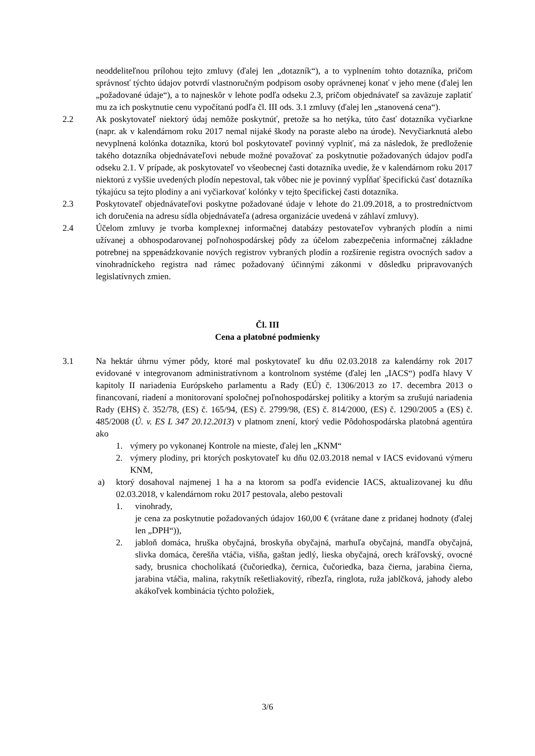neoddeliteľnou prílohou tejto zmluvy (ďalej len „dotazník“), a to vyplnením tohto dotazníka, pričom správnosť týchto údajov potvrdí vlastnoručným podpisom osoby oprávnenej konať v jeho mene (ďalej len „požadované údaje“), a to najneskôr v lehote podľa odseku 2.3, pričom objednávateľ sa zaväzuje zaplatiť mu za ich poskytnutie cenu vypočítanú podľa čl. III ods. 3.1 zmluvy (ďalej len „stanovená cena“).
2.2 Ak poskytovateľ niektorý údaj nemôže poskytnúť, pretože sa ho netýka, túto časť dotazníka vyčiarkne (napr. ak v kalendárnom roku 2017 nemal nijaké škody na poraste alebo na úrode). Nevyčiarknutá alebo nevyplnená kolónka dotazníka, ktorú bol poskytovateľ povinný vyplniť, má za následok, že predloženie takého dotazníka objednávateľovi nebude možné považovať za poskytnutie požadovaných údajov podľa odseku 2.1. V prípade, ak poskytovateľ vo všeobecnej časti dotazníka uvedie, že v kalendárnom roku 2017 niektorú z vyššie uvedených plodín nepestoval, tak vôbec nie je povinný vypĺňať špecifickú časť dotazníka týkajúcu sa tejto plodiny a ani vyčiarkovať kolónky v tejto špecifickej časti dotazníka.
2.3 Poskytovateľ objednávateľovi poskytne požadované údaje v lehote do 21.09.2018, a to prostredníctvom ich doručenia na adresu sídla objednávateľa (adresa organizácie uvedená v záhlaví zmluvy).
2.4 Účelom zmluvy je tvorba komplexnej informačnej databázy pestovateľov vybraných plodín a nimi užívanej a obhospodarovanej poľnohospodárskej pôdy za účelom zabezpečenia informačnej základne potrebnej na spревádzkovanie nových registrov vybraných plodín a rozšírenie registra ovocných sadov a vinohradníckeho registra nad rámec požadovaný účinnými zákonmi v dôsledku pripravovaných legislatívnych zmien.
Čl. III
Cena a platobné podmienky
3.1 Na hektár úhrnu výmer pôdy, ktoré mal poskytovateľ ku dňu 02.03.2018 za kalendárny rok 2017 evidované v integrovanom administratívnom a kontrolnom systéme (ďalej len „IACS“) podľa hlavy V kapitoly II nariadenia Európskeho parlamentu a Rady (EÚ) č. 1306/2013 zo 17. decembra 2013 o financovaní, riadení a monitorovaní spoločnej poľnohospodárskej politiky a ktorým sa zrušujú nariadenia Rady (EHS) č. 352/78, (ES) č. 165/94, (ES) č. 2799/98, (ES) č. 814/2000, (ES) č. 1290/2005 a (ES) č. 485/2008 (Ú. v. ES L 347 20.12.2013) v platnom znení, ktorý vedie Pôdohospodárska platobná agentúra ako
1. výmery po vykonanej Kontrole na mieste, ďalej len „KNM“
2. výmery plodiny, pri ktorých poskytovateľ ku dňu 02.03.2018 nemal v IACS evidovanú výmeru KNM,
a) ktorý dosahoval najmenej 1 ha a na ktorom sa podľa evidencie IACS, aktualizovanej ku dňu 02.03.2018, v kalendárnom roku 2017 pestovala, alebo pestovali
1. vinohrady,
je cena za poskytnutie požadovaných údajov 160,00 € (vrátane dane z pridanej hodnoty (ďalej len „DPH“)),
2. jabloň domáca, hruška obyčajná, broskyňa obyčajná, marhuľa obyčajná, mandľa obyčajná, slivka domáca, čerešňa vtáčia, višňa, gaštan jedlý, lieska obyčajná, orech kráľovský, ovocné sady, brusnica chocholíkatá (čučoriedka), černica, čučoriedka, baza čierna, jarabina čierna, jarabina vtáčia, malina, rakytník rešetliakovitý, ríbezľa, ringlota, ruža jablčková, jahody alebo akákoľvek kombinácia týchto položiek,
3/6